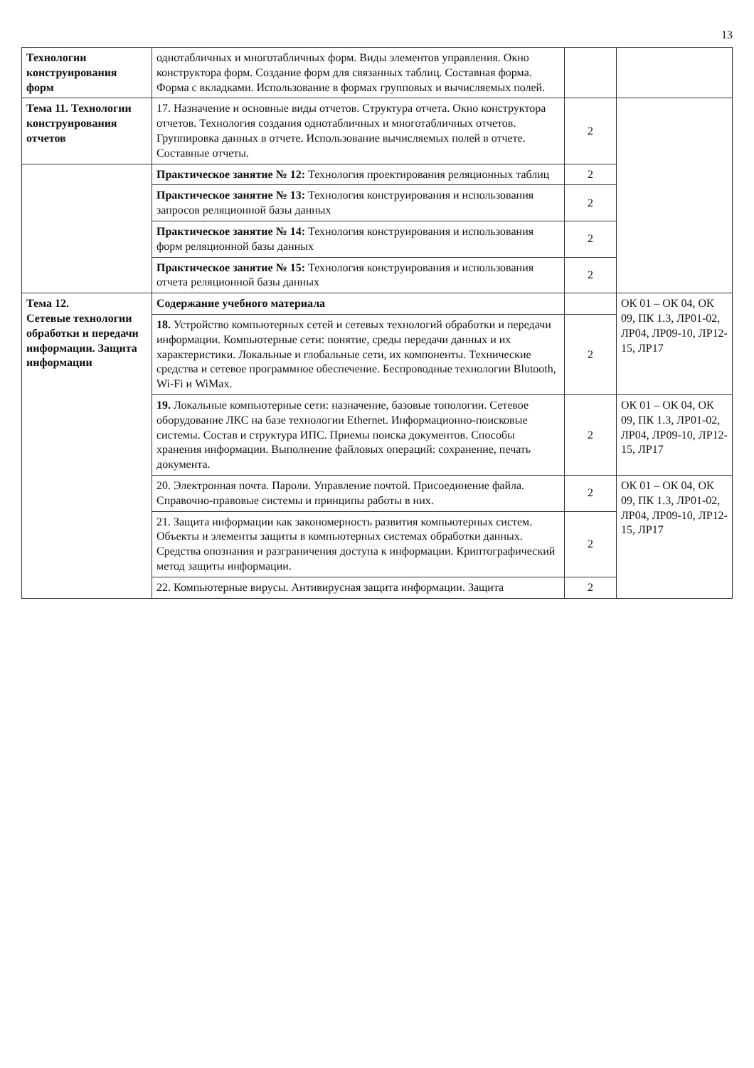13
| Технологии конструирования форм | однотабличных и многотабличных форм. Виды элементов управления. Окно конструктора форм. Создание форм для связанных таблиц. Составная форма. Форма с вкладками. Использование в формах групповых и вычисляемых полей. | | |
| Тема 11. Технологии конструирования отчетов | 17. Назначение и основные виды отчетов. Структура отчета. Окно конструктора отчетов. Технология создания однотабличных и многотабличных отчетов. Группировка данных в отчете. Использование вычисляемых полей в отчете. Составные отчеты. | 2 | |
| | Практическое занятие № 12: Технология проектирования реляционных таблиц | 2 | |
| | Практическое занятие № 13: Технология конструирования и использования запросов реляционной базы данных | 2 | |
| | Практическое занятие № 14: Технология конструирования и использования форм реляционной базы данных | 2 | |
| | Практическое занятие № 15: Технология конструирования и использования отчета реляционной базы данных | 2 | |
| Тема 12. Сетевые технологии обработки и передачи информации. Защита информации | Содержание учебного материала | | ОК 01 – ОК 04, ОК 09, ПК 1.3, ЛР01-02, ЛР04, ЛР09-10, ЛР12-15, ЛР17 |
| | 18. Устройство компьютерных сетей и сетевых технологий обработки и передачи информации. Компьютерные сети: понятие, среды передачи данных и их характеристики. Локальные и глобальные сети, их компоненты. Технические средства и сетевое программное обеспечение. Беспроводные технологии Blutooth, Wi-Fi и WiMax. | 2 | |
| | 19. Локальные компьютерные сети: назначение, базовые топологии. Сетевое оборудование ЛКС на базе технологии Ethernet. Информационно-поисковые системы. Состав и структура ИПС. Приемы поиска документов. Способы хранения информации. Выполнение файловых операций: сохранение, печать документа. | 2 | ОК 01 – ОК 04, ОК 09, ПК 1.3, ЛР01-02, ЛР04, ЛР09-10, ЛР12-15, ЛР17 |
| | 20. Электронная почта. Пароли. Управление почтой. Присоединение файла. Справочно-правовые системы и принципы работы в них. | 2 | ОК 01 – ОК 04, ОК 09, ПК 1.3, ЛР01-02, ЛР04, ЛР09-10, ЛР12-15, ЛР17 |
| | 21. Защита информации как закономерность развития компьютерных систем. Объекты и элементы защиты в компьютерных системах обработки данных. Средства опознания и разграничения доступа к информации. Криптографический метод защиты информации. | 2 | |
| | 22. Компьютерные вирусы. Антивирусная защита информации. Защита | 2 | |